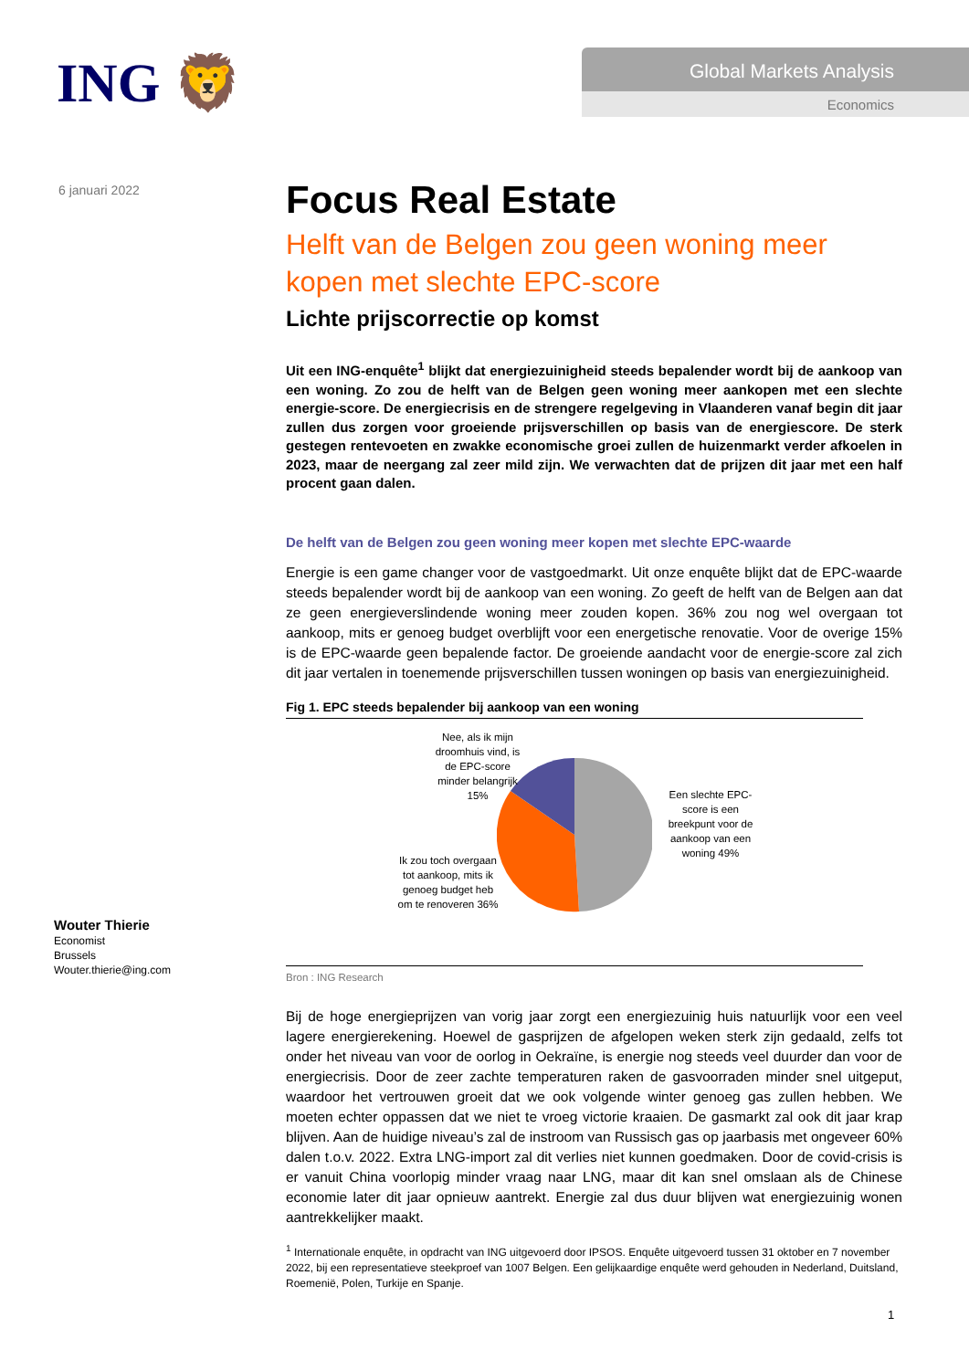ING 🦁
Global Markets Analysis
Economics
6 januari 2022
Focus Real Estate
Helft van de Belgen zou geen woning meer kopen met slechte EPC-score
Lichte prijscorrectie op komst
Uit een ING-enquête<sup>1</sup> blijkt dat energiezuinigheid steeds bepalender wordt bij de aankoop van een woning. Zo zou de helft van de Belgen geen woning meer aankopen met een slechte energie-score. De energiecrisis en de strengere regelgeving in Vlaanderen vanaf begin dit jaar zullen dus zorgen voor groeiende prijsverschillen op basis van de energiescore. De sterk gestegen rentevoeten en zwakke economische groei zullen de huizenmarkt verder afkoelen in 2023, maar de neergang zal zeer mild zijn. We verwachten dat de prijzen dit jaar met een half procent gaan dalen.
De helft van de Belgen zou geen woning meer kopen met slechte EPC-waarde
Energie is een game changer voor de vastgoedmarkt. Uit onze enquête blijkt dat de EPC-waarde steeds bepalender wordt bij de aankoop van een woning. Zo geeft de helft van de Belgen aan dat ze geen energieverslindende woning meer zouden kopen. 36% zou nog wel overgaan tot aankoop, mits er genoeg budget overblijft voor een energetische renovatie. Voor de overige 15% is de EPC-waarde geen bepalende factor. De groeiende aandacht voor de energie-score zal zich dit jaar vertalen in toenemende prijsverschillen tussen woningen op basis van energiezuinigheid.
Fig 1. EPC steeds bepalender bij aankoop van een woning
Nee, als ik mijn droomhuis vind, is de EPC-score minder belangrijk 15%
Een slechte EPC-score is een breekpunt voor de aankoop van een woning 49%
Ik zou toch overgaan tot aankoop, mits ik genoeg budget heb om te renoveren 36%
Bron : ING Research
Bij de hoge energieprijzen van vorig jaar zorgt een energiezuinig huis natuurlijk voor een veel lagere energierekening. Hoewel de gasprijzen de afgelopen weken sterk zijn gedaald, zelfs tot onder het niveau van voor de oorlog in Oekraïne, is energie nog steeds veel duurder dan voor de energiecrisis. Door de zeer zachte temperaturen raken de gasvoorraden minder snel uitgeput, waardoor het vertrouwen groeit dat we ook volgende winter genoeg gas zullen hebben. We moeten echter oppassen dat we niet te vroeg victorie kraaien. De gasmarkt zal ook dit jaar krap blijven. Aan de huidige niveau’s zal de instroom van Russisch gas op jaarbasis met ongeveer 60% dalen t.o.v. 2022. Extra LNG-import zal dit verlies niet kunnen goedmaken. Door de covid-crisis is er vanuit China voorlopig minder vraag naar LNG, maar dit kan snel omslaan als de Chinese economie later dit jaar opnieuw aantrekt. Energie zal dus duur blijven wat energiezuinig wonen aantrekkelijker maakt.
<sup>1</sup> Internationale enquête, in opdracht van ING uitgevoerd door IPSOS. Enquête uitgevoerd tussen 31 oktober en 7 november 2022, bij een representatieve steekproef van 1007 Belgen. Een gelijkaardige enquête werd gehouden in Nederland, Duitsland, Roemenië, Polen, Turkije en Spanje.
Wouter Thierie
Economist
Brussels
Wouter.thierie@ing.com
1